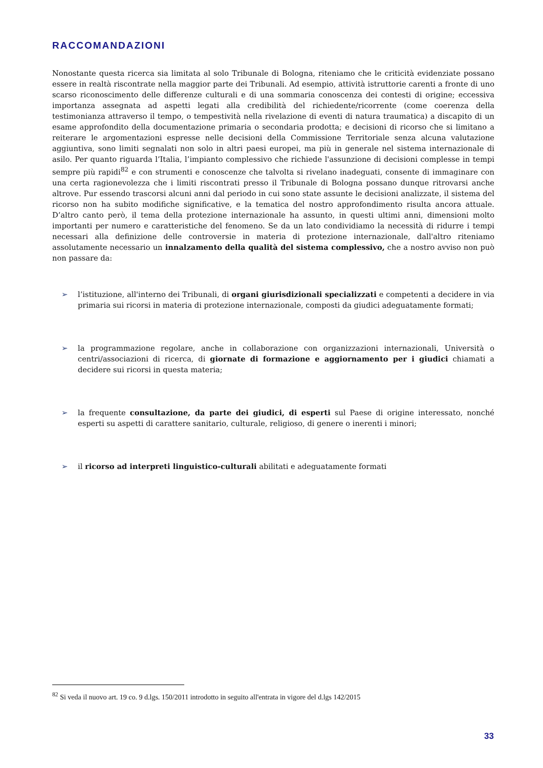RACCOMANDAZIONI
Nonostante questa ricerca sia limitata al solo Tribunale di Bologna, riteniamo che le criticità evidenziate possano essere in realtà riscontrate nella maggior parte dei Tribunali. Ad esempio, attività istruttorie carenti a fronte di uno scarso riconoscimento delle differenze culturali e di una sommaria conoscenza dei contesti di origine; eccessiva importanza assegnata ad aspetti legati alla credibilità del richiedente/ricorrente (come coerenza della testimonianza attraverso il tempo, o tempestività nella rivelazione di eventi di natura traumatica) a discapito di un esame approfondito della documentazione primaria o secondaria prodotta; e decisioni di ricorso che si limitano a reiterare le argomentazioni espresse nelle decisioni della Commissione Territoriale senza alcuna valutazione aggiuntiva, sono limiti segnalati non solo in altri paesi europei, ma più in generale nel sistema internazionale di asilo. Per quanto riguarda l’Italia, l’impianto complessivo che richiede l'assunzione di decisioni complesse in tempi sempre più rapidi<sup>82</sup> e con strumenti e conoscenze che talvolta si rivelano inadeguati, consente di immaginare con una certa ragionevolezza che i limiti riscontrati presso il Tribunale di Bologna possano dunque ritrovarsi anche altrove. Pur essendo trascorsi alcuni anni dal periodo in cui sono state assunte le decisioni analizzate, il sistema del ricorso non ha subito modifiche significative, e la tematica del nostro approfondimento risulta ancora attuale. D’altro canto però, il tema della protezione internazionale ha assunto, in questi ultimi anni, dimensioni molto importanti per numero e caratteristiche del fenomeno. Se da un lato condividiamo la necessità di ridurre i tempi necessari alla definizione delle controversie in materia di protezione internazionale, dall'altro riteniamo assolutamente necessario un innalzamento della qualità del sistema complessivo, che a nostro avviso non può non passare da:
➢ l’istituzione, all'interno dei Tribunali, di organi giurisdizionali specializzati e competenti a decidere in via primaria sui ricorsi in materia di protezione internazionale, composti da giudici adeguatamente formati;
➢ la programmazione regolare, anche in collaborazione con organizzazioni internazionali, Università o centri/associazioni di ricerca, di giornate di formazione e aggiornamento per i giudici chiamati a decidere sui ricorsi in questa materia;
➢ la frequente consultazione, da parte dei giudici, di esperti sul Paese di origine interessato, nonché esperti su aspetti di carattere sanitario, culturale, religioso, di genere o inerenti i minori;
➢ il ricorso ad interpreti linguistico-culturali abilitati e adeguatamente formati
<sup>82</sup> Si veda il nuovo art. 19 co. 9 d.lgs. 150/2011 introdotto in seguito all'entrata in vigore del d.lgs 142/2015
33